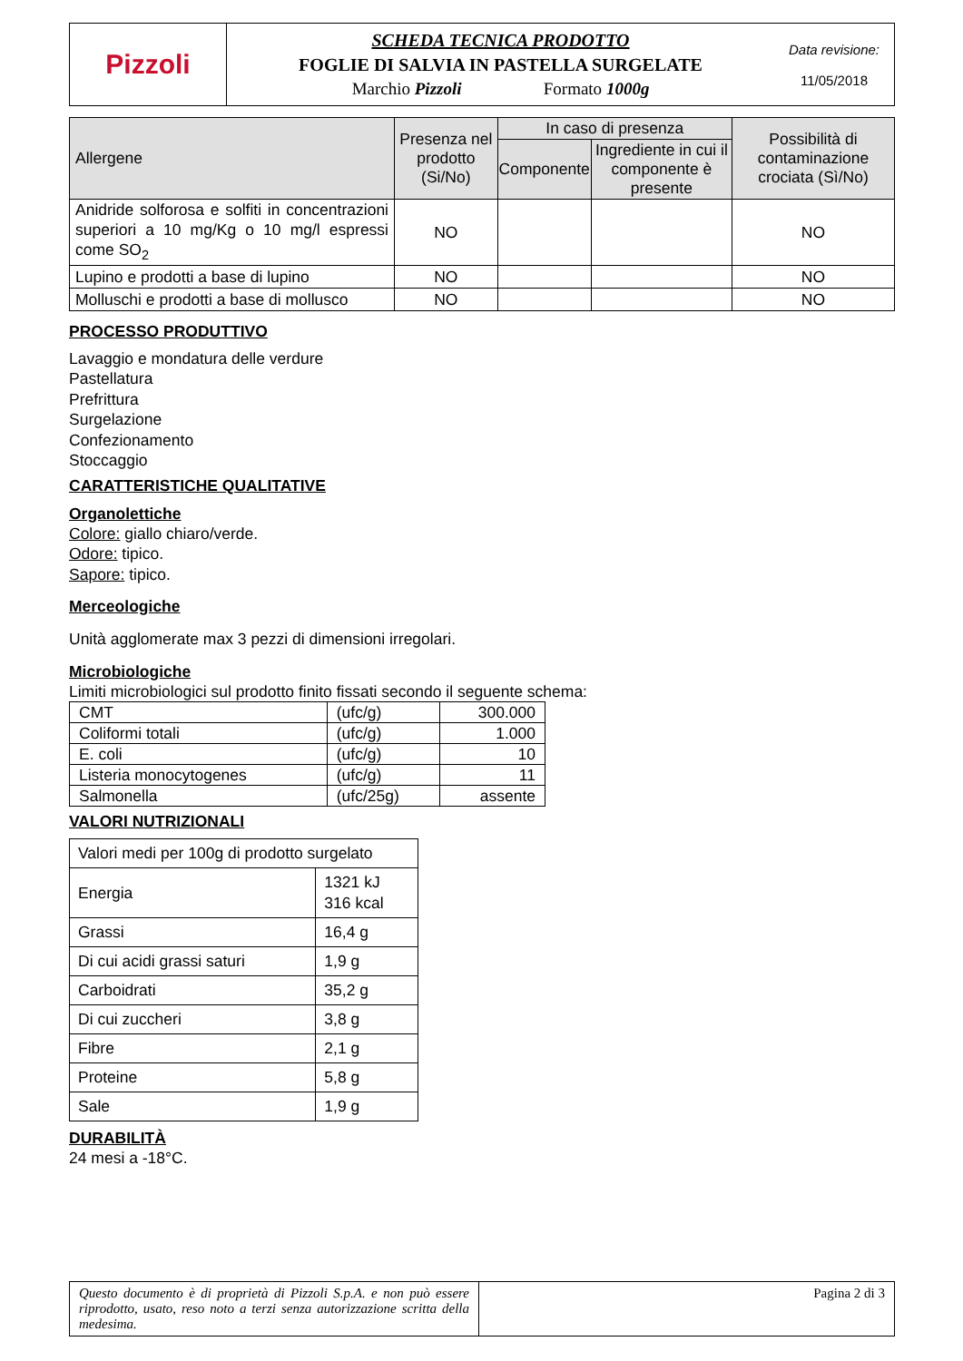| Pizzoli | SCHEDA TECNICA PRODOTTO FOGLIE DI SALVIA IN PASTELLA SURGELATE Marchio Pizzoli Formato 1000g | Data revisione: 11/05/2018 |
| Allergene | Presenza nel prodotto (Si/No) | In caso di presenza | | Possibilità di contaminazione crociata (Sì/No) |
| --- | --- | --- | --- | --- |
| | | Componente | Ingrediente in cui il componente è presente | |
| Anidride solforosa e solfiti in concentrazioni superiori a 10 mg/Kg o 10 mg/l espressi come SO<sub>2</sub> | NO | | | NO |
| Lupino e prodotti a base di lupino | NO | | | NO |
| Molluschi e prodotti a base di mollusco | NO | | | NO |
PROCESSO PRODUTTIVO
Lavaggio e mondatura delle verdure
Pastellatura
Prefrittura
Surgelazione
Confezionamento
Stoccaggio
CARATTERISTICHE QUALITATIVE
Organolettiche
Colore: giallo chiaro/verde.
Odore: tipico.
Sapore: tipico.
Merceologiche
Unità agglomerate max 3 pezzi di dimensioni irregolari.
Microbiologiche
Limiti microbiologici sul prodotto finito fissati secondo il seguente schema:
| CMT | (ufc/g) | 300.000 |
| Coliformi totali | (ufc/g) | 1.000 |
| E. coli | (ufc/g) | 10 |
| Listeria monocytogenes | (ufc/g) | 11 |
| Salmonella | (ufc/25g) | assente |
VALORI NUTRIZIONALI
| Valori medi per 100g di prodotto surgelato | |
| Energia | 1321 kJ 316 kcal |
| Grassi | 16,4 g |
| Di cui acidi grassi saturi | 1,9 g |
| Carboidrati | 35,2 g |
| Di cui zuccheri | 3,8 g |
| Fibre | 2,1 g |
| Proteine | 5,8 g |
| Sale | 1,9 g |
DURABILITÀ
24 mesi a -18°C.
| Questo documento è di proprietà di Pizzoli S.p.A. e non può essere riprodotto, usato, reso noto a terzi senza autorizzazione scritta della medesima. | Pagina 2 di 3 |